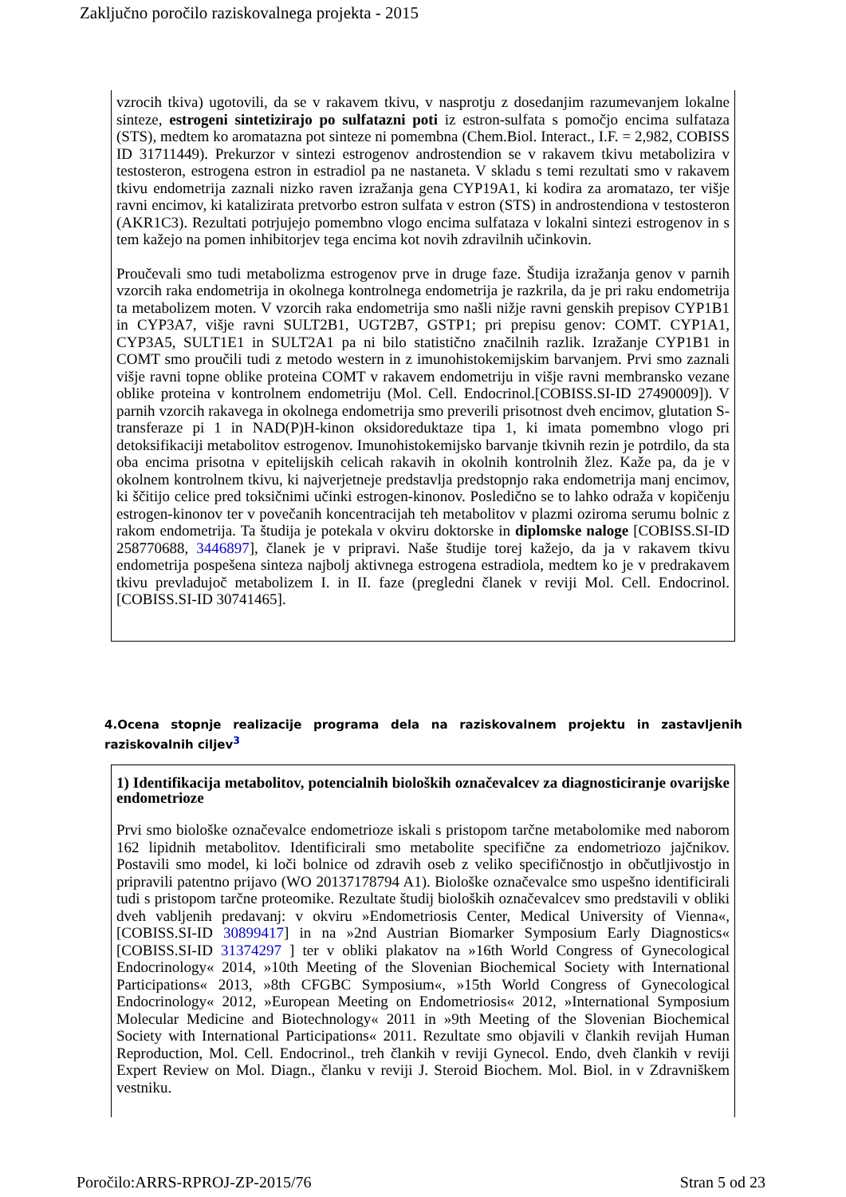Zaključno poročilo raziskovalnega projekta - 2015
vzrocih tkiva) ugotovili, da se v rakavem tkivu, v nasprotju z dosedanjim razumevanjem lokalne sinteze, estrogeni sintetizirajo po sulfatazni poti iz estron-sulfata s pomočjo encima sulfataza (STS), medtem ko aromatazna pot sinteze ni pomembna (Chem.Biol. Interact., I.F. = 2,982, COBISS ID 31711449). Prekurzor v sintezi estrogenov androstendion se v rakavem tkivu metabolizira v testosteron, estrogena estron in estradiol pa ne nastaneta. V skladu s temi rezultati smo v rakavem tkivu endometrija zaznali nizko raven izražanja gena CYP19A1, ki kodira za aromatazo, ter višje ravni encimov, ki katalizirata pretvorbo estron sulfata v estron (STS) in androstendiona v testosteron (AKR1C3). Rezultati potrjujejo pomembno vlogo encima sulfataza v lokalni sintezi estrogenov in s tem kažejo na pomen inhibitorjev tega encima kot novih zdravilnih učinkovin.
Proučevali smo tudi metabolizma estrogenov prve in druge faze. Študija izražanja genov v parnih vzorcih raka endometrija in okolnega kontrolnega endometrija je razkrila, da je pri raku endometrija ta metabolizem moten. V vzorcih raka endometrija smo našli nižje ravni genskih prepisov CYP1B1 in CYP3A7, višje ravni SULT2B1, UGT2B7, GSTP1; pri prepisu genov: COMT. CYP1A1, CYP3A5, SULT1E1 in SULT2A1 pa ni bilo statistično značilnih razlik. Izražanje CYP1B1 in COMT smo proučili tudi z metodo western in z imunohistokemijskim barvanjem. Prvi smo zaznali višje ravni topne oblike proteina COMT v rakavem endometriju in višje ravni membransko vezane oblike proteina v kontrolnem endometriju (Mol. Cell. Endocrinol.[COBISS.SI-ID 27490009]). V parnih vzorcih rakavega in okolnega endometrija smo preverili prisotnost dveh encimov, glutation S-transferaze pi 1 in NAD(P)H-kinon oksidoreduktaze tipa 1, ki imata pomembno vlogo pri detoksifikaciji metabolitov estrogenov. Imunohistokemijsko barvanje tkivnih rezin je potrdilo, da sta oba encima prisotna v epitelijskih celicah rakavih in okolnih kontrolnih žlez. Kaže pa, da je v okolnem kontrolnem tkivu, ki najverjetneje predstavlja predstopnjo raka endometrija manj encimov, ki ščitijo celice pred toksičnimi učinki estrogen-kinonov. Posledično se to lahko odraža v kopičenju estrogen-kinonov ter v povečanih koncentracijah teh metabolitov v plazmi oziroma serumu bolnic z rakom endometrija. Ta študija je potekala v okviru doktorske in diplomske naloge [COBISS.SI-ID 258770688, 3446897], članek je v pripravi. Naše študije torej kažejo, da ja v rakavem tkivu endometrija pospešena sinteza najbolj aktivnega estrogena estradiola, medtem ko je v predrakavem tkivu prevladujoč metabolizem I. in II. faze (pregledni članek v reviji Mol. Cell. Endocrinol. [COBISS.SI-ID 30741465].
4.Ocena stopnje realizacije programa dela na raziskovalnem projektu in zastavljenih raziskovalnih ciljev<sup>3</sup>
1) Identifikacija metabolitov, potencialnih bioloških označevalcev za diagnosticiranje ovarijske endometrioze
Prvi smo biološke označevalce endometrioze iskali s pristopom tarčne metabolomike med naborom 162 lipidnih metabolitov. Identificirali smo metabolite specifične za endometriozo jajčnikov. Postavili smo model, ki loči bolnice od zdravih oseb z veliko specifičnostjo in občutljivostjo in pripravili patentno prijavo (WO 20137178794 A1). Biološke označevalce smo uspešno identificirali tudi s pristopom tarčne proteomike. Rezultate študij bioloških označevalcev smo predstavili v obliki dveh vabljenih predavanj: v okviru »Endometriosis Center, Medical University of Vienna«, [COBISS.SI-ID 30899417] in na »2nd Austrian Biomarker Symposium Early Diagnostics« [COBISS.SI-ID 31374297 ] ter v obliki plakatov na »16th World Congress of Gynecological Endocrinology« 2014, »10th Meeting of the Slovenian Biochemical Society with International Participations« 2013, »8th CFGBC Symposium«, »15th World Congress of Gynecological Endocrinology« 2012, »European Meeting on Endometriosis« 2012, »International Symposium Molecular Medicine and Biotechnology« 2011 in »9th Meeting of the Slovenian Biochemical Society with International Participations« 2011. Rezultate smo objavili v člankih revijah Human Reproduction, Mol. Cell. Endocrinol., treh člankih v reviji Gynecol. Endo, dveh člankih v reviji Expert Review on Mol. Diagn., članku v reviji J. Steroid Biochem. Mol. Biol. in v Zdravniškem vestniku.
Poročilo:ARRS-RPROJ-ZP-2015/76 Stran 5 od 23